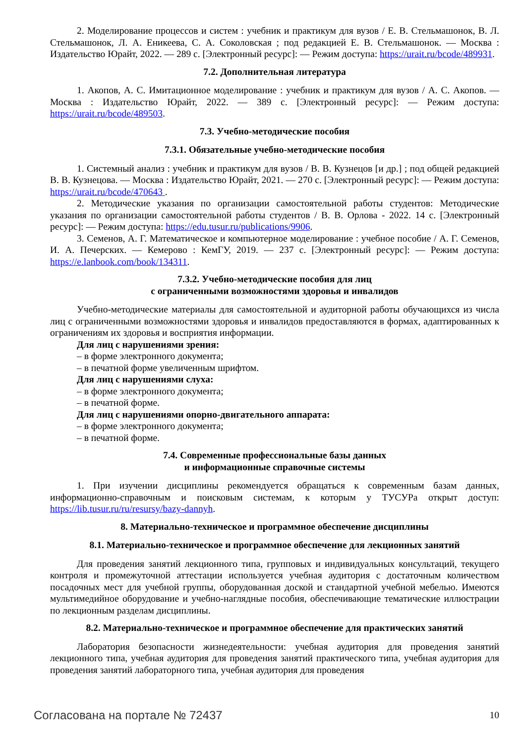2. Моделирование процессов и систем : учебник и практикум для вузов / Е. В. Стельмашонок, В. Л. Стельмашонок, Л. А. Еникеева, С. А. Соколовская ; под редакцией Е. В. Стельмашонок. — Москва : Издательство Юрайт, 2022. — 289 с. [Электронный ресурс]: — Режим доступа: https://urait.ru/bcode/489931.
7.2. Дополнительная литература
1. Акопов, А. С. Имитационное моделирование : учебник и практикум для вузов / А. С. Акопов. — Москва : Издательство Юрайт, 2022. — 389 с. [Электронный ресурс]: — Режим доступа: https://urait.ru/bcode/489503.
7.3. Учебно-методические пособия
7.3.1. Обязательные учебно-методические пособия
1. Системный анализ : учебник и практикум для вузов / В. В. Кузнецов [и др.] ; под общей редакцией В. В. Кузнецова. — Москва : Издательство Юрайт, 2021. — 270 с. [Электронный ресурс]: — Режим доступа: https://urait.ru/bcode/470643 .
2. Методические указания по организации самостоятельной работы студентов: Методические указания по организации самостоятельной работы студентов / В. В. Орлова - 2022. 14 с. [Электронный ресурс]: — Режим доступа: https://edu.tusur.ru/publications/9906.
3. Семенов, А. Г. Математическое и компьютерное моделирование : учебное пособие / А. Г. Семенов, И. А. Печерских. — Кемерово : КемГУ, 2019. — 237 с. [Электронный ресурс]: — Режим доступа: https://e.lanbook.com/book/134311.
7.3.2. Учебно-методические пособия для лиц
с ограниченными возможностями здоровья и инвалидов
Учебно-методические материалы для самостоятельной и аудиторной работы обучающихся из числа лиц с ограниченными возможностями здоровья и инвалидов предоставляются в формах, адаптированных к ограничениям их здоровья и восприятия информации.
Для лиц с нарушениями зрения:
– в форме электронного документа;
– в печатной форме увеличенным шрифтом.
Для лиц с нарушениями слуха:
– в форме электронного документа;
– в печатной форме.
Для лиц с нарушениями опорно-двигательного аппарата:
– в форме электронного документа;
– в печатной форме.
7.4. Современные профессиональные базы данных
и информационные справочные системы
1. При изучении дисциплины рекомендуется обращаться к современным базам данных, информационно-справочным и поисковым системам, к которым у ТУСУРа открыт доступ: https://lib.tusur.ru/ru/resursy/bazy-dannyh.
8. Материально-техническое и программное обеспечение дисциплины
8.1. Материально-техническое и программное обеспечение для лекционных занятий
Для проведения занятий лекционного типа, групповых и индивидуальных консультаций, текущего контроля и промежуточной аттестации используется учебная аудитория с достаточным количеством посадочных мест для учебной группы, оборудованная доской и стандартной учебной мебелью. Имеются мультимедийное оборудование и учебно-наглядные пособия, обеспечивающие тематические иллюстрации по лекционным разделам дисциплины.
8.2. Материально-техническое и программное обеспечение для практических занятий
Лаборатория безопасности жизнедеятельности: учебная аудитория для проведения занятий лекционного типа, учебная аудитория для проведения занятий практического типа, учебная аудитория для проведения занятий лабораторного типа, учебная аудитория для проведения
Согласована на портале № 72437 10